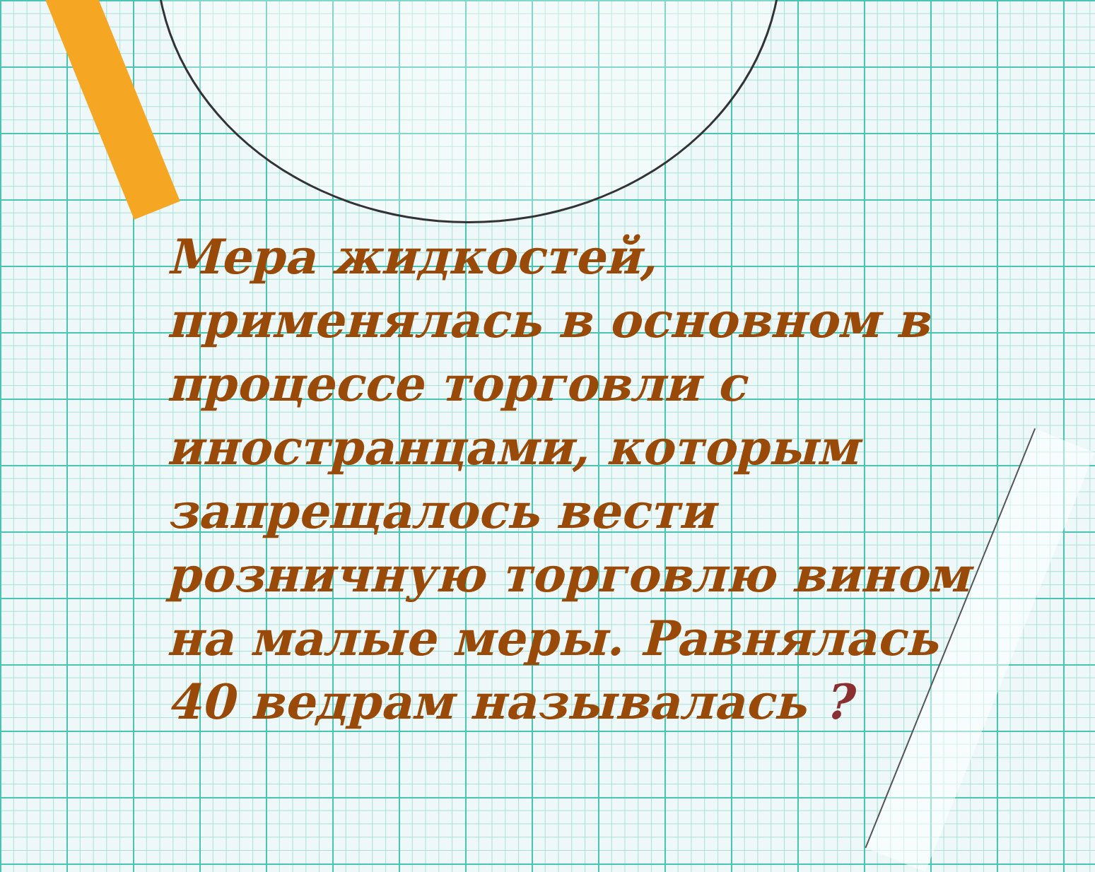Мера жидкостей, применялась в основном в процессе торговли с иностранцами, которым запрещалось вести розничную торговлю вином на малые меры. Равнялась 40 ведрам называлась ?